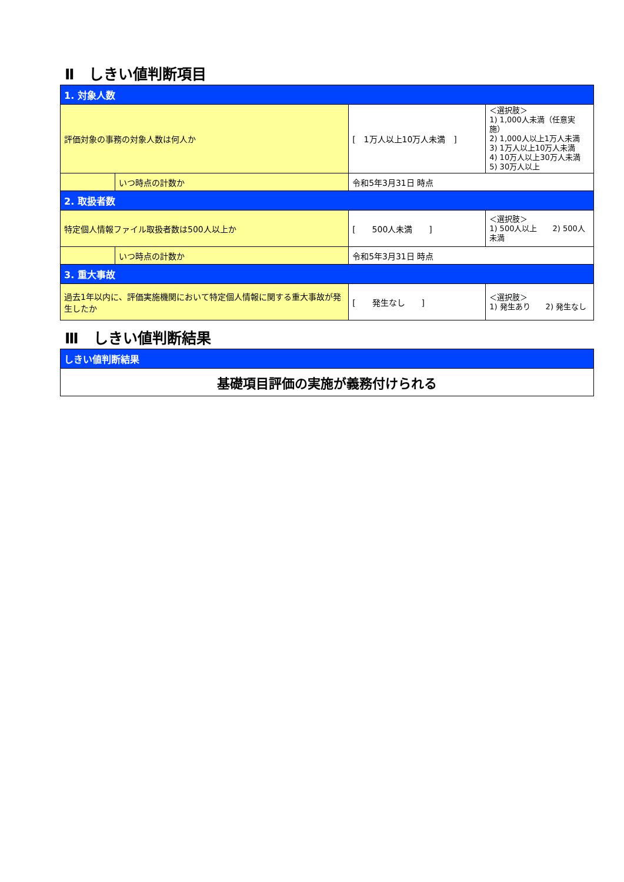Ⅱ　しきい値判断項目
| 1. 対象人数 | | | |
| 評価対象の事務の対象人数は何人か | | [ 1万人以上10万人未満 ] | ＜選択肢＞ 1) 1,000人未満（任意実施） 2) 1,000人以上1万人未満 3) 1万人以上10万人未満 4) 10万人以上30万人未満 5) 30万人以上 |
| | いつ時点の計数か | 令和5年3月31日 時点 | |
| 2. 取扱者数 | | | |
| 特定個人情報ファイル取扱者数は500人以上か | | [ 500人未満 ] | ＜選択肢＞ 1) 500人以上 2) 500人未満 |
| | いつ時点の計数か | 令和5年3月31日 時点 | |
| 3. 重大事故 | | | |
| 過去1年以内に、評価実施機関において特定個人情報に関する重大事故が発生したか | | [ 発生なし ] | ＜選択肢＞ 1) 発生あり 2) 発生なし |
Ⅲ　しきい値判断結果
| しきい値判断結果 |
| 基礎項目評価の実施が義務付けられる |